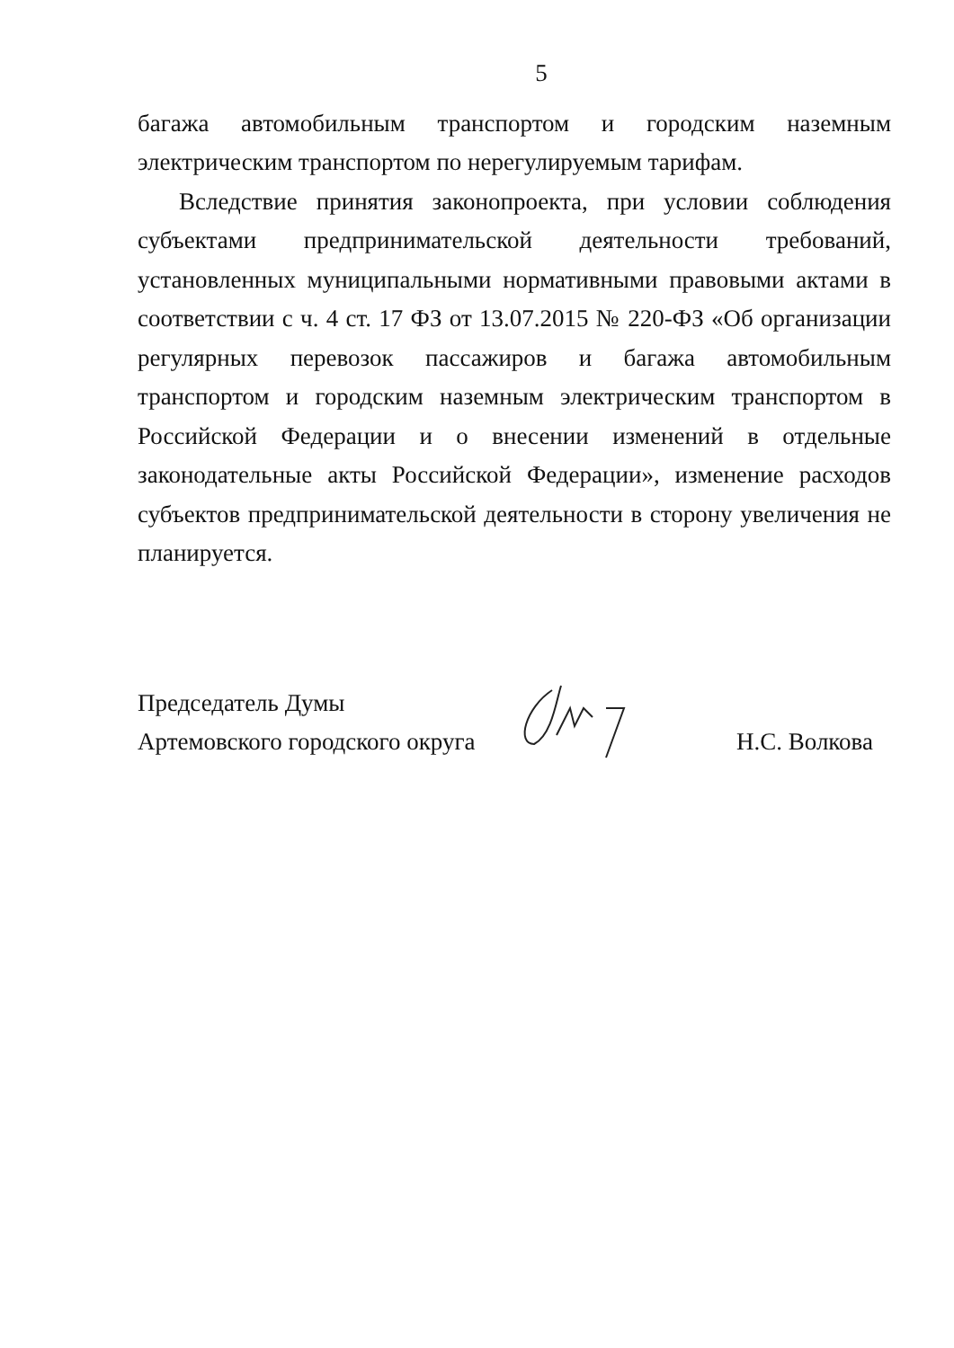5
багажа автомобильным транспортом и городским наземным электрическим транспортом по нерегулируемым тарифам.
Вследствие принятия законопроекта, при условии соблюдения субъектами предпринимательской деятельности требований, установленных муниципальными нормативными правовыми актами в соответствии с ч. 4 ст. 17 ФЗ от 13.07.2015 № 220-ФЗ «Об организации регулярных перевозок пассажиров и багажа автомобильным транспортом и городским наземным электрическим транспортом в Российской Федерации и о внесении изменений в отдельные законодательные акты Российской Федерации», изменение расходов субъектов предпринимательской деятельности в сторону увеличения не планируется.
Председатель Думы
Артемовского городского округа
Н.С. Волкова